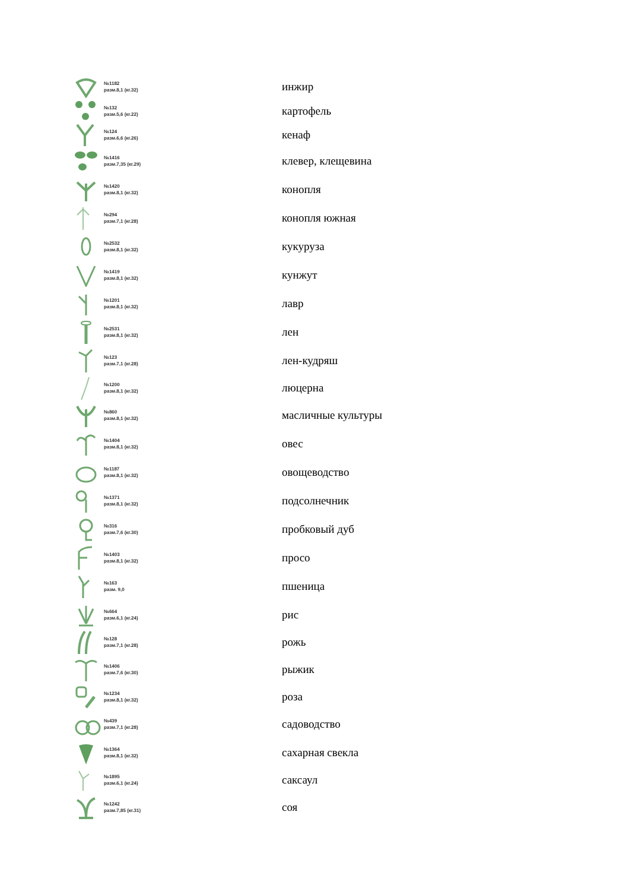| | №1182 разм.8,1 (кг.32) | инжир |
| | №132 разм.5,6 (кг.22) | картофель |
| | №124 разм.6,6 (кг.26) | кенаф |
| | №1416 разм.7,35 (кг.29) | клевер, клещевина |
| | №1420 разм.8,1 (кг.32) | конопля |
| | №294 разм.7,1 (кг.28) | конопля южная |
| | №2532 разм.8,1 (кг.32) | кукуруза |
| | №1419 разм.8,1 (кг.32) | кунжут |
| | №1201 разм.8,1 (кг.32) | лавр |
| | №2531 разм.8,1 (кг.32) | лен |
| | №123 разм.7,1 (кг.28) | лен-кудряш |
| | №1200 разм.8,1 (кг.32) | люцерна |
| | №860 разм.8,1 (кг.32) | масличные культуры |
| | №1404 разм.8,1 (кг.32) | овес |
| | №1187 разм.8,1 (кг.32) | овощеводство |
| | №1371 разм.8,1 (кг.32) | подсолнечник |
| | №316 разм.7,6 (кг.30) | пробковый дуб |
| | №1403 разм.8,1 (кг.32) | просо |
| | №163 разм. 9,0 | пшеница |
| | №664 разм.6,1 (кг.24) | рис |
| | №128 разм.7,1 (кг.28) | рожь |
| | №1406 разм.7,6 (кг.30) | рыжик |
| | №1234 разм.8,1 (кг.32) | роза |
| | №439 разм.7,1 (кг.28) | садоводство |
| | №1364 разм.8,1 (кг.32) | сахарная свекла |
| | №1895 разм.6,1 (кг.24) | саксаул |
| | №1242 разм.7,85 (кг.31) | соя |